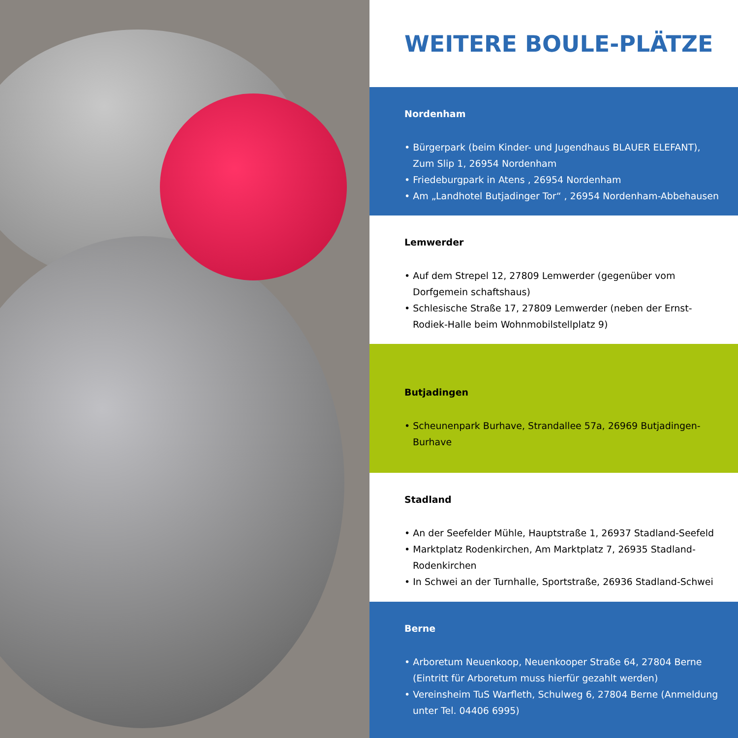WEITERE BOULE-PLÄTZE
Nordenham
• Bürgerpark (beim Kinder- und Jugendhaus BLAUER ELEFANT), Zum Slip 1, 26954 Nordenham
• Friedeburgpark in Atens , 26954 Nordenham
• Am „Landhotel Butjadinger Tor“ , 26954 Nordenham-Abbehausen
Lemwerder
• Auf dem Strepel 12, 27809 Lemwerder (gegenüber vom Dorfgemein schaftshaus)
• Schlesische Straße 17, 27809 Lemwerder (neben der Ernst-Rodiek-Halle beim Wohnmobilstellplatz 9)
Butjadingen
• Scheunenpark Burhave, Strandallee 57a, 26969 Butjadingen-Burhave
Stadland
• An der Seefelder Mühle, Hauptstraße 1, 26937 Stadland-Seefeld
• Marktplatz Rodenkirchen, Am Marktplatz 7, 26935 Stadland-Rodenkirchen
• In Schwei an der Turnhalle, Sportstraße, 26936 Stadland-Schwei
Berne
• Arboretum Neuenkoop, Neuenkooper Straße 64, 27804 Berne (Eintritt für Arboretum muss hierfür gezahlt werden)
• Vereinsheim TuS Warfleth, Schulweg 6, 27804 Berne (Anmeldung unter Tel. 04406 6995)